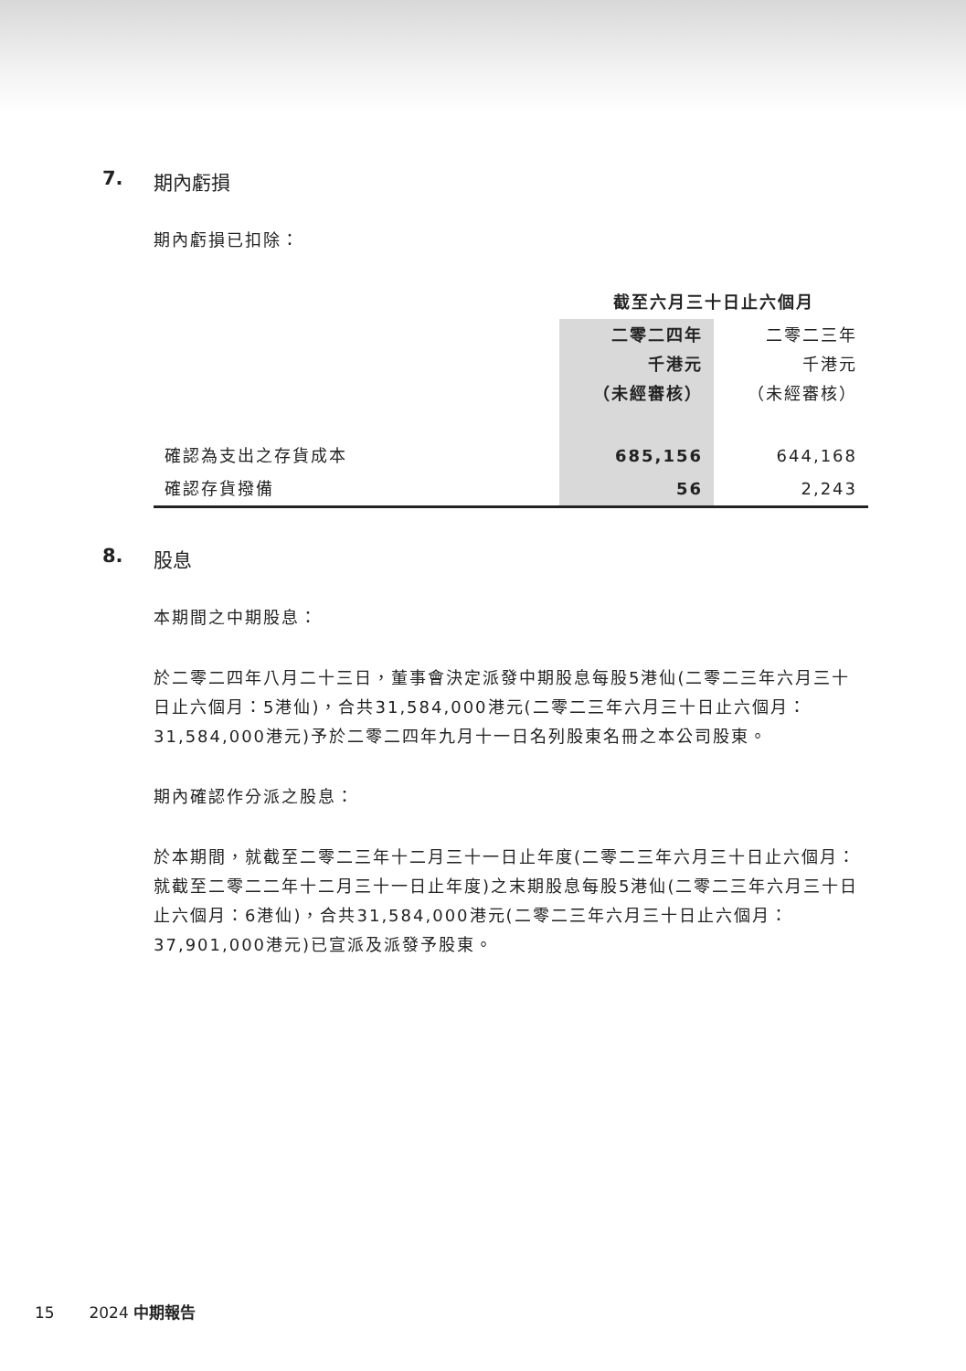7. 期內虧損
期內虧損已扣除：
| | 截至六月三十日止六個月 | |
| | 二零二四年 千港元 （未經審核） | 二零二三年 千港元 （未經審核） |
| 確認為支出之存貨成本 | 685,156 | 644,168 |
| 確認存貨撥備 | 56 | 2,243 |
8. 股息
本期間之中期股息：
於二零二四年八月二十三日，董事會決定派發中期股息每股5港仙(二零二三年六月三十日止六個月：5港仙)，合共31,584,000港元(二零二三年六月三十日止六個月：31,584,000港元)予於二零二四年九月十一日名列股東名冊之本公司股東。
期內確認作分派之股息：
於本期間，就截至二零二三年十二月三十一日止年度(二零二三年六月三十日止六個月：就截至二零二二年十二月三十一日止年度)之末期股息每股5港仙(二零二三年六月三十日止六個月：6港仙)，合共31,584,000港元(二零二三年六月三十日止六個月：37,901,000港元)已宣派及派發予股東。
15 2024 中期報告